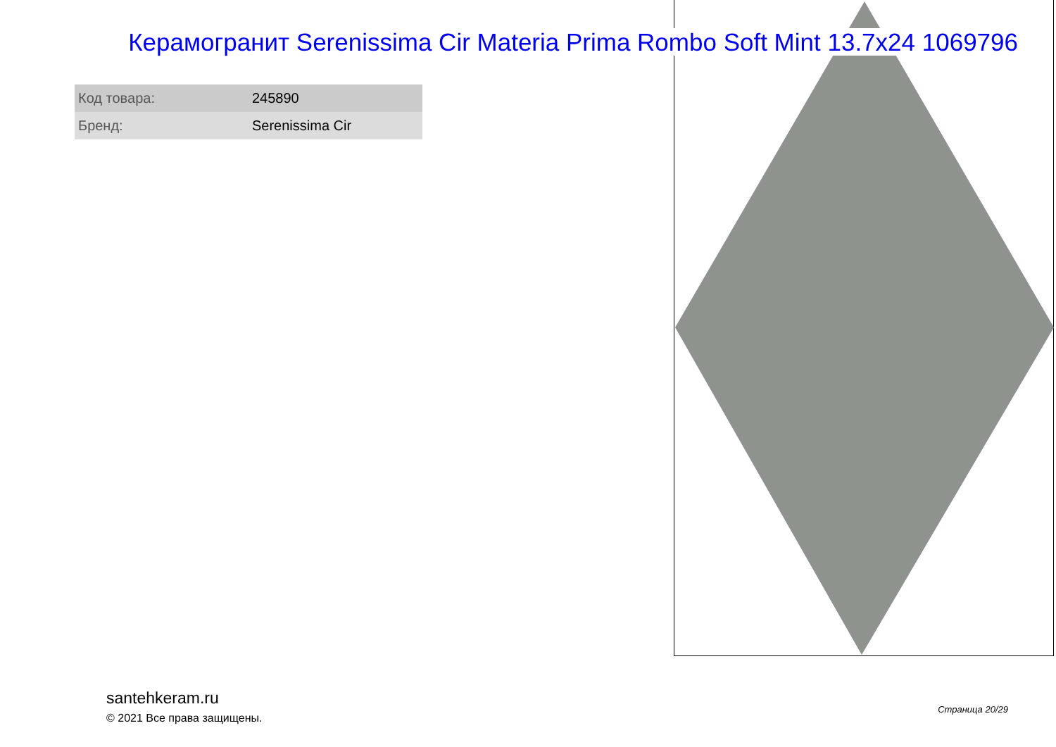Керамогранит Serenissima Cir Materia Prima Rombo Soft Mint 13.7x24 1069796
| Код товара: | 245890 |
| Бренд: | Serenissima Cir |
santehkeram.ru
© 2021 Все права защищены.
Страница 20/29